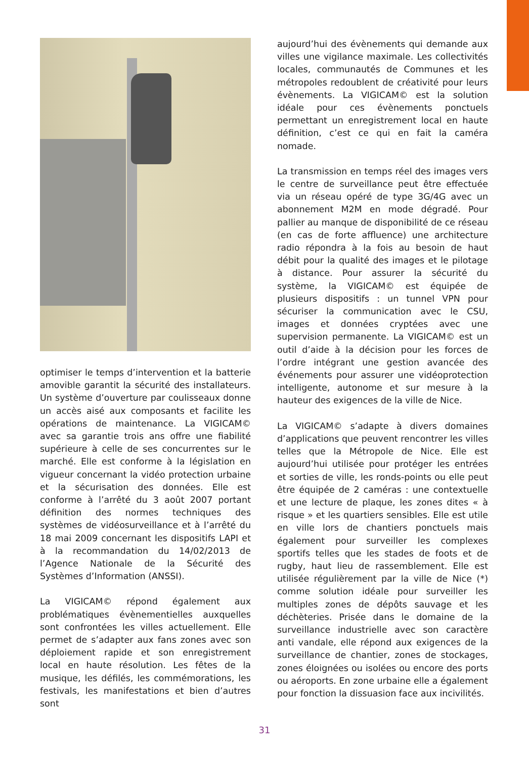optimiser le temps d’intervention et la batterie amovible garantit la sécurité des installateurs. Un système d’ouverture par coulisseaux donne un accès aisé aux composants et facilite les opérations de maintenance. La VIGICAM© avec sa garantie trois ans offre une fiabilité supérieure à celle de ses concurrentes sur le marché. Elle est conforme à la législation en vigueur concernant la vidéo protection urbaine et la sécurisation des données. Elle est conforme à l’arrêté du 3 août 2007 portant définition des normes techniques des systèmes de vidéosurveillance et à l’arrêté du 18 mai 2009 concernant les dispositifs LAPI et à la recommandation du 14/02/2013 de l’Agence Nationale de la Sécurité des Systèmes d’Information (ANSSI).
La VIGICAM© répond également aux problématiques évènementielles auxquelles sont confrontées les villes actuellement. Elle permet de s’adapter aux fans zones avec son déploiement rapide et son enregistrement local en haute résolution. Les fêtes de la musique, les défilés, les commémorations, les festivals, les manifestations et bien d’autres sont
aujourd’hui des évènements qui demande aux villes une vigilance maximale. Les collectivités locales, communautés de Communes et les métropoles redoublent de créativité pour leurs évènements. La VIGICAM© est la solution idéale pour ces évènements ponctuels permettant un enregistrement local en haute définition, c’est ce qui en fait la caméra nomade.
La transmission en temps réel des images vers le centre de surveillance peut être effectuée via un réseau opéré de type 3G/4G avec un abonnement M2M en mode dégradé. Pour pallier au manque de disponibilité de ce réseau (en cas de forte affluence) une architecture radio répondra à la fois au besoin de haut débit pour la qualité des images et le pilotage à distance. Pour assurer la sécurité du système, la VIGICAM© est équipée de plusieurs dispositifs : un tunnel VPN pour sécuriser la communication avec le CSU, images et données cryptées avec une supervision permanente. La VIGICAM© est un outil d’aide à la décision pour les forces de l’ordre intégrant une gestion avancée des événements pour assurer une vidéoprotection intelligente, autonome et sur mesure à la hauteur des exigences de la ville de Nice.
La VIGICAM© s’adapte à divers domaines d’applications que peuvent rencontrer les villes telles que la Métropole de Nice. Elle est aujourd’hui utilisée pour protéger les entrées et sorties de ville, les ronds-points ou elle peut être équipée de 2 caméras : une contextuelle et une lecture de plaque, les zones dites « à risque » et les quartiers sensibles. Elle est utile en ville lors de chantiers ponctuels mais également pour surveiller les complexes sportifs telles que les stades de foots et de rugby, haut lieu de rassemblement. Elle est utilisée régulièrement par la ville de Nice (*) comme solution idéale pour surveiller les multiples zones de dépôts sauvage et les déchèteries. Prisée dans le domaine de la surveillance industrielle avec son caractère anti vandale, elle répond aux exigences de la surveillance de chantier, zones de stockages, zones éloignées ou isolées ou encore des ports ou aéroports. En zone urbaine elle a également pour fonction la dissuasion face aux incivilités.
31